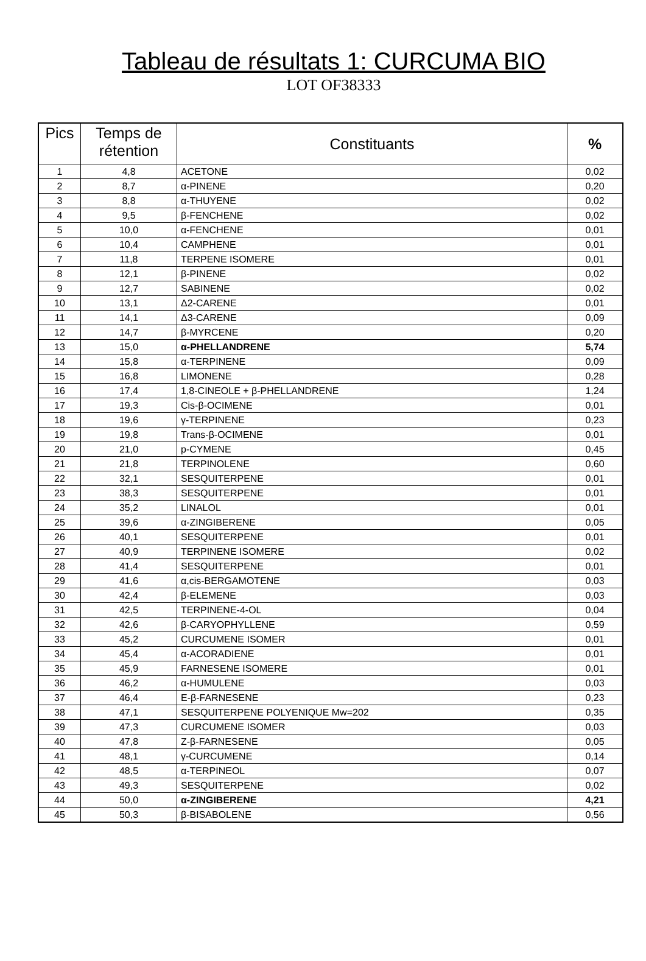Tableau de résultats 1: CURCUMA BIO
LOT OF38333
| Pics | Temps de rétention | Constituants | % |
| --- | --- | --- | --- |
| 1 | 4,8 | ACETONE | 0,02 |
| 2 | 8,7 | α-PINENE | 0,20 |
| 3 | 8,8 | α-THUYENE | 0,02 |
| 4 | 9,5 | β-FENCHENE | 0,02 |
| 5 | 10,0 | α-FENCHENE | 0,01 |
| 6 | 10,4 | CAMPHENE | 0,01 |
| 7 | 11,8 | TERPENE ISOMERE | 0,01 |
| 8 | 12,1 | β-PINENE | 0,02 |
| 9 | 12,7 | SABINENE | 0,02 |
| 10 | 13,1 | Δ2-CARENE | 0,01 |
| 11 | 14,1 | Δ3-CARENE | 0,09 |
| 12 | 14,7 | β-MYRCENE | 0,20 |
| 13 | 15,0 | α-PHELLANDRENE | 5,74 |
| 14 | 15,8 | α-TERPINENE | 0,09 |
| 15 | 16,8 | LIMONENE | 0,28 |
| 16 | 17,4 | 1,8-CINEOLE + β-PHELLANDRENE | 1,24 |
| 17 | 19,3 | Cis-β-OCIMENE | 0,01 |
| 18 | 19,6 | γ-TERPINENE | 0,23 |
| 19 | 19,8 | Trans-β-OCIMENE | 0,01 |
| 20 | 21,0 | p-CYMENE | 0,45 |
| 21 | 21,8 | TERPINOLENE | 0,60 |
| 22 | 32,1 | SESQUITERPENE | 0,01 |
| 23 | 38,3 | SESQUITERPENE | 0,01 |
| 24 | 35,2 | LINALOL | 0,01 |
| 25 | 39,6 | α-ZINGIBERENE | 0,05 |
| 26 | 40,1 | SESQUITERPENE | 0,01 |
| 27 | 40,9 | TERPINENE ISOMERE | 0,02 |
| 28 | 41,4 | SESQUITERPENE | 0,01 |
| 29 | 41,6 | α,cis-BERGAMOTENE | 0,03 |
| 30 | 42,4 | β-ELEMENE | 0,03 |
| 31 | 42,5 | TERPINENE-4-OL | 0,04 |
| 32 | 42,6 | β-CARYOPHYLLENE | 0,59 |
| 33 | 45,2 | CURCUMENE ISOMER | 0,01 |
| 34 | 45,4 | α-ACORADIENE | 0,01 |
| 35 | 45,9 | FARNESENE ISOMERE | 0,01 |
| 36 | 46,2 | α-HUMULENE | 0,03 |
| 37 | 46,4 | E-β-FARNESENE | 0,23 |
| 38 | 47,1 | SESQUITERPENE POLYENIQUE Mw=202 | 0,35 |
| 39 | 47,3 | CURCUMENE ISOMER | 0,03 |
| 40 | 47,8 | Z-β-FARNESENE | 0,05 |
| 41 | 48,1 | γ-CURCUMENE | 0,14 |
| 42 | 48,5 | α-TERPINEOL | 0,07 |
| 43 | 49,3 | SESQUITERPENE | 0,02 |
| 44 | 50,0 | α-ZINGIBERENE | 4,21 |
| 45 | 50,3 | β-BISABOLENE | 0,56 |